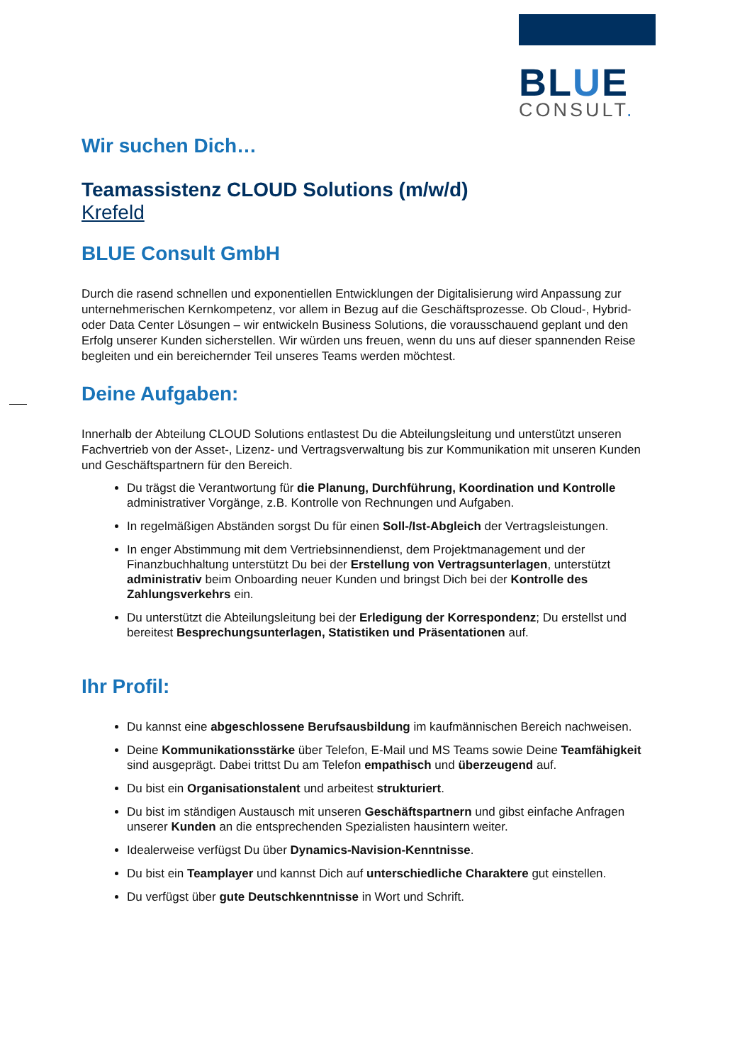BLUE
CONSULT.
Wir suchen Dich…
Teamassistenz CLOUD Solutions (m/w/d)
Krefeld
BLUE Consult GmbH
Durch die rasend schnellen und exponentiellen Entwicklungen der Digitalisierung wird Anpassung zur unternehmerischen Kernkompetenz, vor allem in Bezug auf die Geschäftsprozesse. Ob Cloud-, Hybrid- oder Data Center Lösungen – wir entwickeln Business Solutions, die vorausschauend geplant und den Erfolg unserer Kunden sicherstellen. Wir würden uns freuen, wenn du uns auf dieser spannenden Reise begleiten und ein bereichernder Teil unseres Teams werden möchtest.
Deine Aufgaben:
Innerhalb der Abteilung CLOUD Solutions entlastest Du die Abteilungsleitung und unterstützt unseren Fachvertrieb von der Asset-, Lizenz- und Vertragsverwaltung bis zur Kommunikation mit unseren Kunden und Geschäftspartnern für den Bereich.
Du trägst die Verantwortung für die Planung, Durchführung, Koordination und Kontrolle administrativer Vorgänge, z.B. Kontrolle von Rechnungen und Aufgaben.
In regelmäßigen Abständen sorgst Du für einen Soll-/Ist-Abgleich der Vertragsleistungen.
In enger Abstimmung mit dem Vertriebsinnendienst, dem Projektmanagement und der Finanzbuchhaltung unterstützt Du bei der Erstellung von Vertragsunterlagen, unterstützt administrativ beim Onboarding neuer Kunden und bringst Dich bei der Kontrolle des Zahlungsverkehrs ein.
Du unterstützt die Abteilungsleitung bei der Erledigung der Korrespondenz; Du erstellst und bereitest Besprechungsunterlagen, Statistiken und Präsentationen auf.
Ihr Profil:
Du kannst eine abgeschlossene Berufsausbildung im kaufmännischen Bereich nachweisen.
Deine Kommunikationsstärke über Telefon, E-Mail und MS Teams sowie Deine Teamfähigkeit sind ausgeprägt. Dabei trittst Du am Telefon empathisch und überzeugend auf.
Du bist ein Organisationstalent und arbeitest strukturiert.
Du bist im ständigen Austausch mit unseren Geschäftspartnern und gibst einfache Anfragen unserer Kunden an die entsprechenden Spezialisten hausintern weiter.
Idealerweise verfügst Du über Dynamics-Navision-Kenntnisse.
Du bist ein Teamplayer und kannst Dich auf unterschiedliche Charaktere gut einstellen.
Du verfügst über gute Deutschkenntnisse in Wort und Schrift.